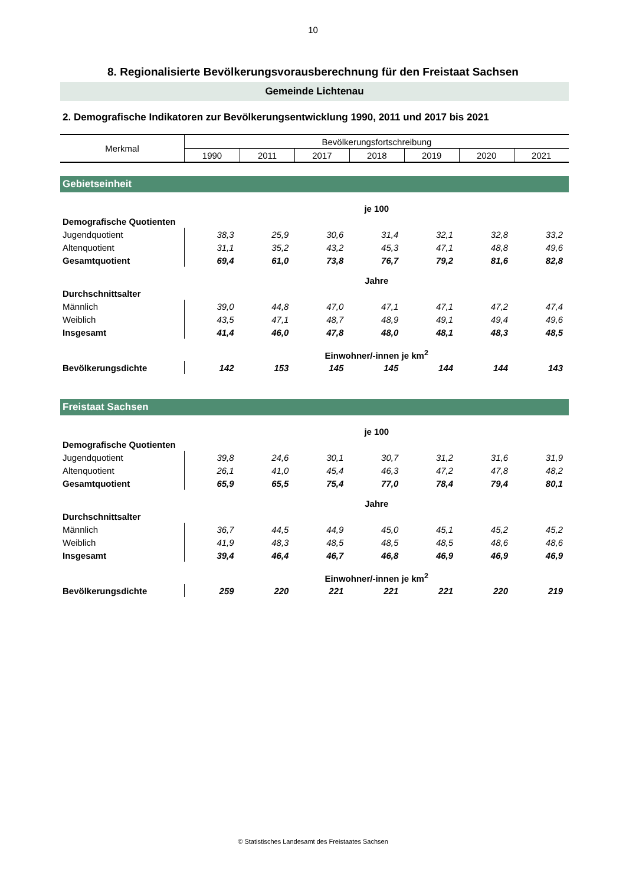10
8. Regionalisierte Bevölkerungsvorausberechnung für den Freistaat Sachsen
Gemeinde Lichtenau
2. Demografische Indikatoren zur Bevölkerungsentwicklung 1990, 2011 und 2017 bis 2021
| Merkmal | Bevölkerungsfortschreibung | | | | | | |
| --- | --- | --- | --- | --- | --- | --- | --- |
| | 1990 | 2011 | 2017 | 2018 | 2019 | 2020 | 2021 |
| Gebietseinheit | | | | | | | |
| | je 100 | | | | | | |
| Demografische Quotienten | | | | | | | |
| Jugendquotient | 38,3 | 25,9 | 30,6 | 31,4 | 32,1 | 32,8 | 33,2 |
| Altenquotient | 31,1 | 35,2 | 43,2 | 45,3 | 47,1 | 48,8 | 49,6 |
| Gesamtquotient | 69,4 | 61,0 | 73,8 | 76,7 | 79,2 | 81,6 | 82,8 |
| | Jahre | | | | | | |
| Durchschnittsalter | | | | | | | |
| Männlich | 39,0 | 44,8 | 47,0 | 47,1 | 47,1 | 47,2 | 47,4 |
| Weiblich | 43,5 | 47,1 | 48,7 | 48,9 | 49,1 | 49,4 | 49,6 |
| Insgesamt | 41,4 | 46,0 | 47,8 | 48,0 | 48,1 | 48,3 | 48,5 |
| | Einwohner/-innen je km<sup>2</sup> | | | | | | |
| Bevölkerungsdichte | 142 | 153 | 145 | 145 | 144 | 144 | 143 |
| Freistaat Sachsen | | | | | | | |
| | je 100 | | | | | | |
| Demografische Quotienten | | | | | | | |
| Jugendquotient | 39,8 | 24,6 | 30,1 | 30,7 | 31,2 | 31,6 | 31,9 |
| Altenquotient | 26,1 | 41,0 | 45,4 | 46,3 | 47,2 | 47,8 | 48,2 |
| Gesamtquotient | 65,9 | 65,5 | 75,4 | 77,0 | 78,4 | 79,4 | 80,1 |
| | Jahre | | | | | | |
| Durchschnittsalter | | | | | | | |
| Männlich | 36,7 | 44,5 | 44,9 | 45,0 | 45,1 | 45,2 | 45,2 |
| Weiblich | 41,9 | 48,3 | 48,5 | 48,5 | 48,5 | 48,6 | 48,6 |
| Insgesamt | 39,4 | 46,4 | 46,7 | 46,8 | 46,9 | 46,9 | 46,9 |
| | Einwohner/-innen je km<sup>2</sup> | | | | | | |
| Bevölkerungsdichte | 259 | 220 | 221 | 221 | 221 | 220 | 219 |
© Statistisches Landesamt des Freistaates Sachsen